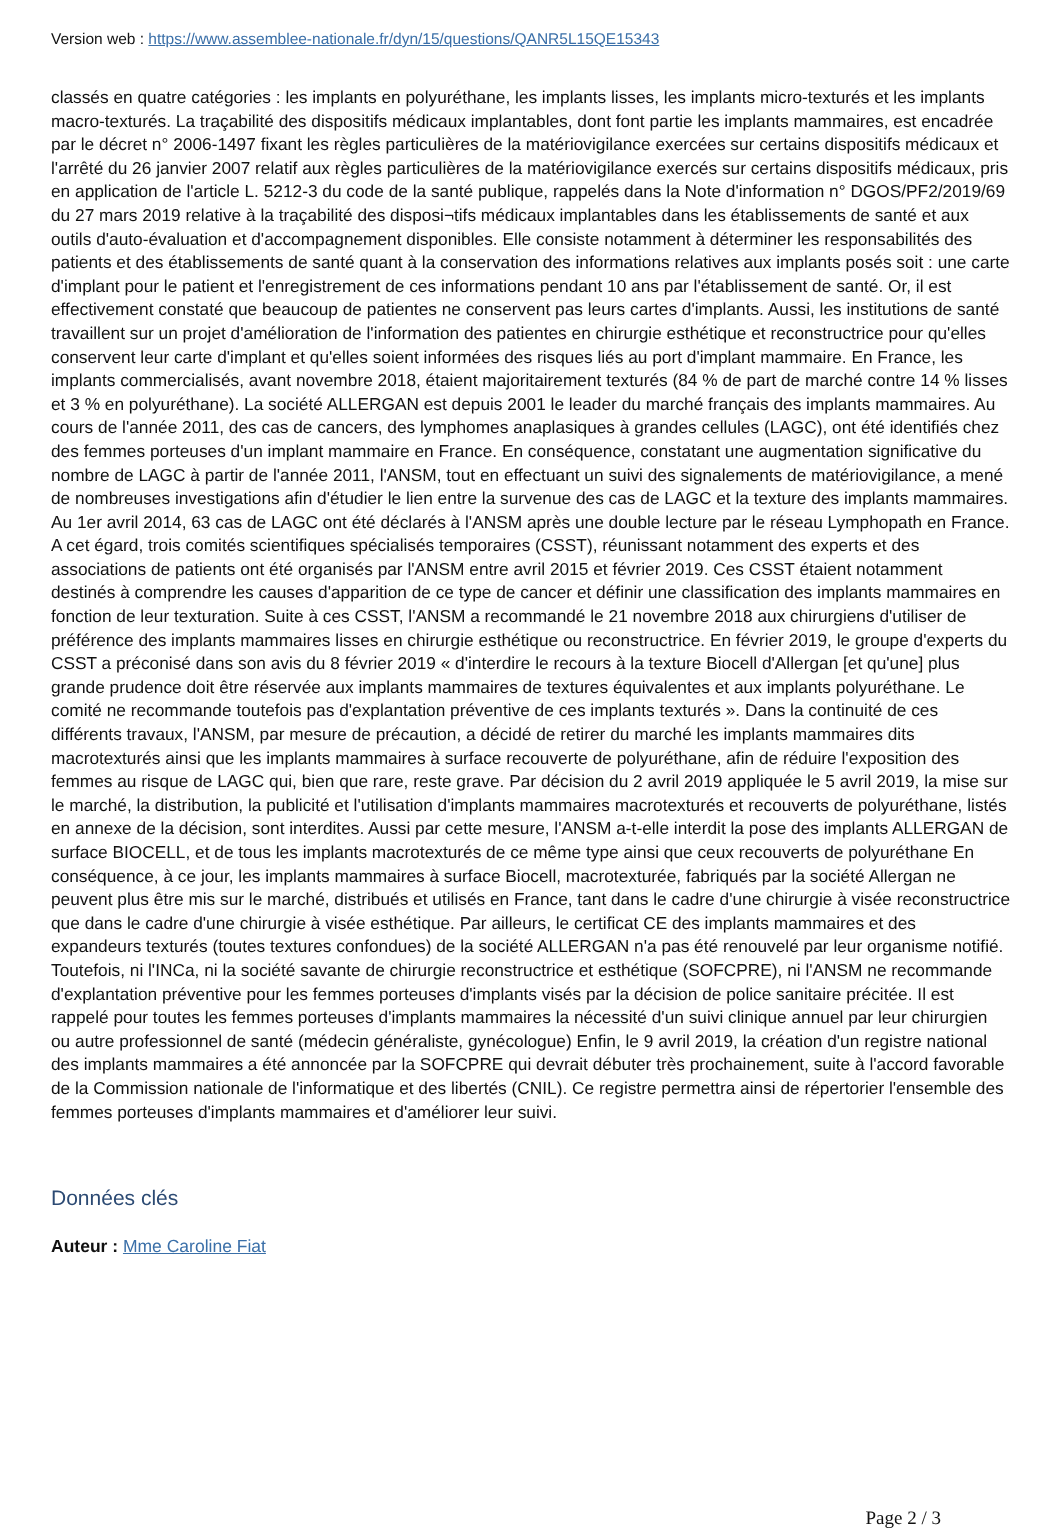Version web : https://www.assemblee-nationale.fr/dyn/15/questions/QANR5L15QE15343
classés en quatre catégories : les implants en polyuréthane, les implants lisses, les implants micro-texturés et les implants macro-texturés. La traçabilité des dispositifs médicaux implantables, dont font partie les implants mammaires, est encadrée par le décret n° 2006-1497 fixant les règles particulières de la matériovigilance exercées sur certains dispositifs médicaux et l'arrêté du 26 janvier 2007 relatif aux règles particulières de la matériovigilance exercés sur certains dispositifs médicaux, pris en application de l'article L. 5212-3 du code de la santé publique, rappelés dans la Note d'information n° DGOS/PF2/2019/69 du 27 mars 2019 relative à la traçabilité des disposi¬tifs médicaux implantables dans les établissements de santé et aux outils d'auto-évaluation et d'accompagnement disponibles. Elle consiste notamment à déterminer les responsabilités des patients et des établissements de santé quant à la conservation des informations relatives aux implants posés soit : une carte d'implant pour le patient et l'enregistrement de ces informations pendant 10 ans par l'établissement de santé. Or, il est effectivement constaté que beaucoup de patientes ne conservent pas leurs cartes d'implants. Aussi, les institutions de santé travaillent sur un projet d'amélioration de l'information des patientes en chirurgie esthétique et reconstructrice pour qu'elles conservent leur carte d'implant et qu'elles soient informées des risques liés au port d'implant mammaire. En France, les implants commercialisés, avant novembre 2018, étaient majoritairement texturés (84 % de part de marché contre 14 % lisses et 3 % en polyuréthane). La société ALLERGAN est depuis 2001 le leader du marché français des implants mammaires. Au cours de l'année 2011, des cas de cancers, des lymphomes anaplasiques à grandes cellules (LAGC), ont été identifiés chez des femmes porteuses d'un implant mammaire en France. En conséquence, constatant une augmentation significative du nombre de LAGC à partir de l'année 2011, l'ANSM, tout en effectuant un suivi des signalements de matériovigilance, a mené de nombreuses investigations afin d'étudier le lien entre la survenue des cas de LAGC et la texture des implants mammaires. Au 1er avril 2014, 63 cas de LAGC ont été déclarés à l'ANSM après une double lecture par le réseau Lymphopath en France. A cet égard, trois comités scientifiques spécialisés temporaires (CSST), réunissant notamment des experts et des associations de patients ont été organisés par l'ANSM entre avril 2015 et février 2019. Ces CSST étaient notamment destinés à comprendre les causes d'apparition de ce type de cancer et définir une classification des implants mammaires en fonction de leur texturation. Suite à ces CSST, l'ANSM a recommandé le 21 novembre 2018 aux chirurgiens d'utiliser de préférence des implants mammaires lisses en chirurgie esthétique ou reconstructrice. En février 2019, le groupe d'experts du CSST a préconisé dans son avis du 8 février 2019 « d'interdire le recours à la texture Biocell d'Allergan [et qu'une] plus grande prudence doit être réservée aux implants mammaires de textures équivalentes et aux implants polyuréthane. Le comité ne recommande toutefois pas d'explantation préventive de ces implants texturés ». Dans la continuité de ces différents travaux, l'ANSM, par mesure de précaution, a décidé de retirer du marché les implants mammaires dits macrotexturés ainsi que les implants mammaires à surface recouverte de polyuréthane, afin de réduire l'exposition des femmes au risque de LAGC qui, bien que rare, reste grave. Par décision du 2 avril 2019 appliquée le 5 avril 2019, la mise sur le marché, la distribution, la publicité et l'utilisation d'implants mammaires macrotexturés et recouverts de polyuréthane, listés en annexe de la décision, sont interdites. Aussi par cette mesure, l'ANSM a-t-elle interdit la pose des implants ALLERGAN de surface BIOCELL, et de tous les implants macrotexturés de ce même type ainsi que ceux recouverts de polyuréthane En conséquence, à ce jour, les implants mammaires à surface Biocell, macrotexturée, fabriqués par la société Allergan ne peuvent plus être mis sur le marché, distribués et utilisés en France, tant dans le cadre d'une chirurgie à visée reconstructrice que dans le cadre d'une chirurgie à visée esthétique. Par ailleurs, le certificat CE des implants mammaires et des expandeurs texturés (toutes textures confondues) de la société ALLERGAN n'a pas été renouvelé par leur organisme notifié. Toutefois, ni l'INCa, ni la société savante de chirurgie reconstructrice et esthétique (SOFCPRE), ni l'ANSM ne recommande d'explantation préventive pour les femmes porteuses d'implants visés par la décision de police sanitaire précitée. Il est rappelé pour toutes les femmes porteuses d'implants mammaires la nécessité d'un suivi clinique annuel par leur chirurgien ou autre professionnel de santé (médecin généraliste, gynécologue) Enfin, le 9 avril 2019, la création d'un registre national des implants mammaires a été annoncée par la SOFCPRE qui devrait débuter très prochainement, suite à l'accord favorable de la Commission nationale de l'informatique et des libertés (CNIL). Ce registre permettra ainsi de répertorier l'ensemble des femmes porteuses d'implants mammaires et d'améliorer leur suivi.
Données clés
Auteur : Mme Caroline Fiat
Page 2 / 3